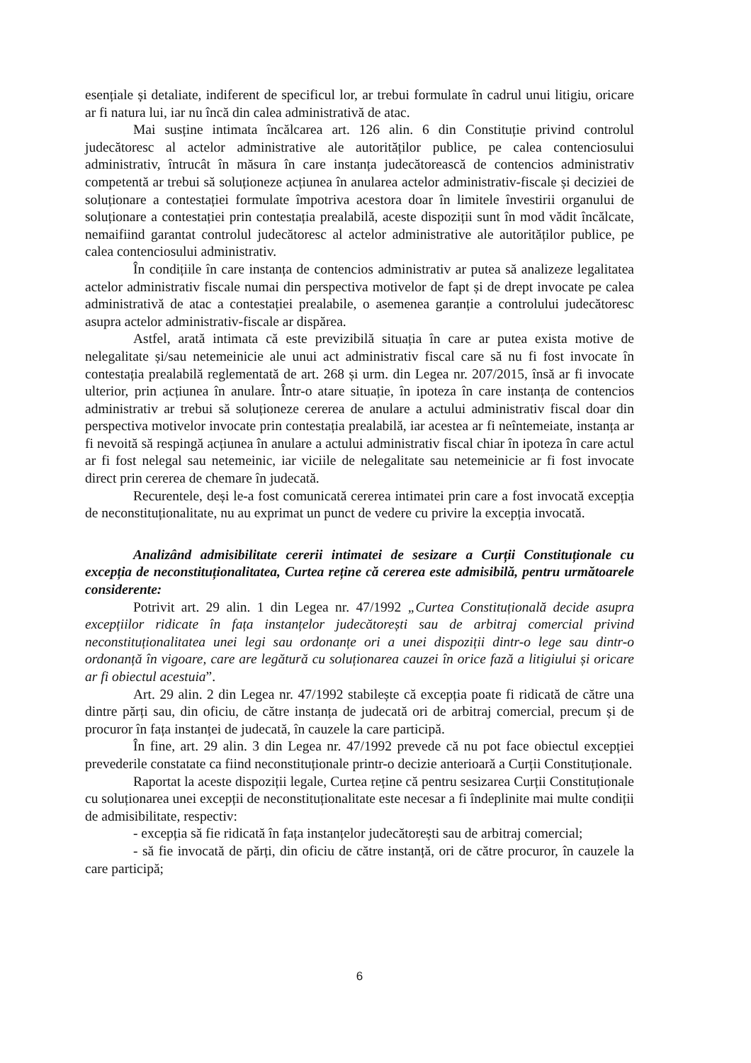esențiale și detaliate, indiferent de specificul lor, ar trebui formulate în cadrul unui litigiu, oricare ar fi natura lui, iar nu încă din calea administrativă de atac.
Mai susține intimata încălcarea art. 126 alin. 6 din Constituție privind controlul judecătoresc al actelor administrative ale autorităților publice, pe calea contenciosului administrativ, întrucât în măsura în care instanța judecătorească de contencios administrativ competentă ar trebui să soluționeze acțiunea în anularea actelor administrativ-fiscale și deciziei de soluționare a contestației formulate împotriva acestora doar în limitele învestirii organului de soluționare a contestației prin contestația prealabilă, aceste dispoziții sunt în mod vădit încălcate, nemaifiind garantat controlul judecătoresc al actelor administrative ale autorităților publice, pe calea contenciosului administrativ.
În condițiile în care instanța de contencios administrativ ar putea să analizeze legalitatea actelor administrativ fiscale numai din perspectiva motivelor de fapt și de drept invocate pe calea administrativă de atac a contestației prealabile, o asemenea garanție a controlului judecătoresc asupra actelor administrativ-fiscale ar dispărea.
Astfel, arată intimata că este previzibilă situația în care ar putea exista motive de nelegalitate și/sau netemeinicie ale unui act administrativ fiscal care să nu fi fost invocate în contestația prealabilă reglementată de art. 268 și urm. din Legea nr. 207/2015, însă ar fi invocate ulterior, prin acțiunea în anulare. Într-o atare situație, în ipoteza în care instanța de contencios administrativ ar trebui să soluționeze cererea de anulare a actului administrativ fiscal doar din perspectiva motivelor invocate prin contestația prealabilă, iar acestea ar fi neîntemeiate, instanța ar fi nevoită să respingă acțiunea în anulare a actului administrativ fiscal chiar în ipoteza în care actul ar fi fost nelegal sau netemeinic, iar viciile de nelegalitate sau netemeinicie ar fi fost invocate direct prin cererea de chemare în judecată.
Recurentele, deși le-a fost comunicată cererea intimatei prin care a fost invocată excepția de neconstituționalitate, nu au exprimat un punct de vedere cu privire la excepția invocată.
Analizând admisibilitate cererii intimatei de sesizare a Curții Constituționale cu excepția de neconstituționalitatea, Curtea reține că cererea este admisibilă, pentru următoarele considerente:
Potrivit art. 29 alin. 1 din Legea nr. 47/1992 „Curtea Constituțională decide asupra excepțiilor ridicate în fața instanțelor judecătorești sau de arbitraj comercial privind neconstituționalitatea unei legi sau ordonanțe ori a unei dispoziții dintr-o lege sau dintr-o ordonanță în vigoare, care are legătură cu soluționarea cauzei în orice fază a litigiului și oricare ar fi obiectul acestuia”.
Art. 29 alin. 2 din Legea nr. 47/1992 stabilește că excepția poate fi ridicată de către una dintre părți sau, din oficiu, de către instanța de judecată ori de arbitraj comercial, precum și de procuror în fața instanței de judecată, în cauzele la care participă.
În fine, art. 29 alin. 3 din Legea nr. 47/1992 prevede că nu pot face obiectul excepției prevederile constatate ca fiind neconstituționale printr-o decizie anterioară a Curții Constituționale.
Raportat la aceste dispoziții legale, Curtea reține că pentru sesizarea Curții Constituționale cu soluționarea unei excepții de neconstituționalitate este necesar a fi îndeplinite mai multe condiții de admisibilitate, respectiv:
- excepția să fie ridicată în fața instanțelor judecătorești sau de arbitraj comercial;
- să fie invocată de părți, din oficiu de către instanță, ori de către procuror, în cauzele la care participă;
6